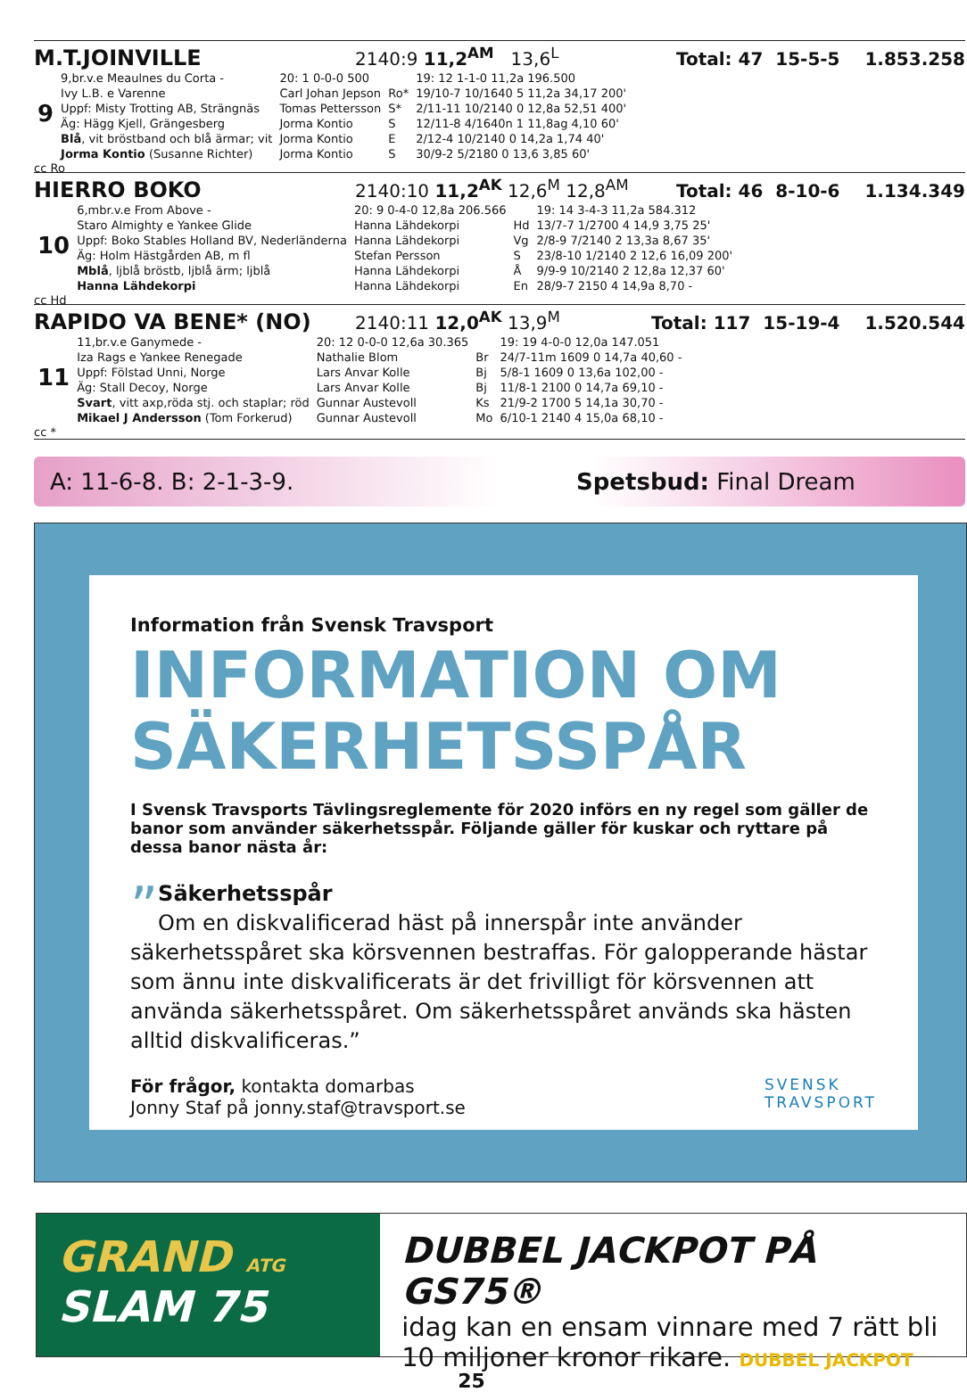M.T.JOINVILLE 2140:9 11,2<sup>AM</sup> 13,6<sup>L</sup> Total: 47 15-5-5 1.853.258
| 9 | 9,br.v.e Meaulnes du Corta - Ivy L.B. e Varenne Uppf: Misty Trotting AB, Strängnäs Äg: Hägg Kjell, Grängesberg Blå , vit bröstband och blå ärmar; vit Jorma Kontio (Susanne Richter) | 20: 1 0-0-0 500 Carl Johan Jepson Tomas Pettersson Jorma Kontio Jorma Kontio Jorma Kontio | Ro* S* S E S | 19: 12 1-1-0 11,2a 196.500 19/10-7 10/1640 5 11,2a 34,17 200' 2/11-11 10/2140 0 12,8a 52,51 400' 12/11-8 4/1640n 1 11,8ag 4,10 60' 2/12-4 10/2140 0 14,2a 1,74 40' 30/9-2 5/2180 0 13,6 3,85 60' |
cc Ro
HIERRO BOKO 2140:10 11,2<sup>AK</sup> 12,6<sup>M</sup> 12,8<sup>AM</sup> Total: 46 8-10-6 1.134.349
| 10 | 6,mbr.v.e From Above - Staro Almighty e Yankee Glide Uppf: Boko Stables Holland BV, Nederländerna Äg: Holm Hästgården AB, m fl Mblå , ljblå bröstb, ljblå ärm; ljblå Hanna Lähdekorpi | 20: 9 0-4-0 12,8a 206.566 Hanna Lähdekorpi Hanna Lähdekorpi Stefan Persson Hanna Lähdekorpi Hanna Lähdekorpi | Hd Vg S Å En | 19: 14 3-4-3 11,2a 584.312 13/7-7 1/2700 4 14,9 3,75 25' 2/8-9 7/2140 2 13,3a 8,67 35' 23/8-10 1/2140 2 12,6 16,09 200' 9/9-9 10/2140 2 12,8a 12,37 60' 28/9-7 2150 4 14,9a 8,70 - |
cc Hd
RAPIDO VA BENE* (NO) 2140:11 12,0<sup>AK</sup> 13,9<sup>M</sup> Total: 117 15-19-4 1.520.544
| 11 | 11,br.v.e Ganymede - Iza Rags e Yankee Renegade Uppf: Fölstad Unni, Norge Äg: Stall Decoy, Norge Svart , vitt axp,röda stj. och staplar; röd Mikael J Andersson (Tom Forkerud) | 20: 12 0-0-0 12,6a 30.365 Nathalie Blom Lars Anvar Kolle Lars Anvar Kolle Gunnar Austevoll Gunnar Austevoll | Br Bj Bj Ks Mo | 19: 19 4-0-0 12,0a 147.051 24/7-11m 1609 0 14,7a 40,60 - 5/8-1 1609 0 13,6a 102,00 - 11/8-1 2100 0 14,7a 69,10 - 21/9-2 1700 5 14,1a 30,70 - 6/10-1 2140 4 15,0a 68,10 - |
cc *
A: 11-6-8. B: 2-1-3-9. Spetsbud: Final Dream
Information från Svensk Travsport
INFORMATION OM
SÄKERHETSSPÅR
I Svensk Travsports Tävlingsreglemente för 2020 införs en ny regel som gäller de banor som använder säkerhetsspår. Följande gäller för kuskar och ryttare på dessa banor nästa år:
” Säkerhetsspår
Om en diskvalificerad häst på innerspår inte använder säkerhetsspåret ska körsvennen bestraffas. För galopperande hästar som ännu inte diskvalificerats är det frivilligt för körsvennen att använda säkerhetsspåret. Om säkerhetsspåret används ska hästen alltid diskvalificeras.”
För frågor, kontakta domarbas
Jonny Staf på jonny.staf@travsport.se SVENSK
TRAVSPORT
GRAND ATG
SLAM 75
DUBBEL JACKPOT PÅ GS75®
idag kan en ensam vinnare med 7 rätt bli
10 miljoner kronor rikare. DUBBEL JACKPOT
25